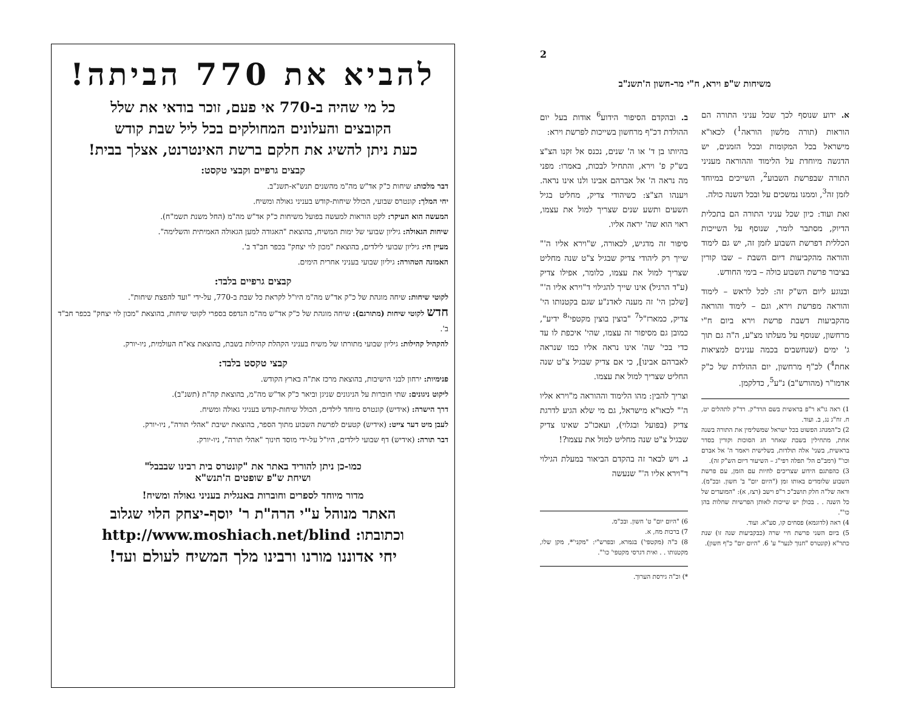2
משיחות ש"פ וירא, ח"י מר-חשון ה'תשנ"ב
א. ידוע שנוסף לכך שכל עניני התורה הם הוראות (תורה מלשון הוראה<sup>1</sup>) לכאו"א מישראל בכל המקומות ובכל הזמנים, יש הדגשה מיוחדת על הלימוד וההוראה מעניני התורה שבפרשת השבוע<sup>2</sup>, השייכים במיוחד לזמן זה<sup>3</sup>, וממנו נמשכים על ובכל השנה כולה.
זאת ועוד: כיון שכל עניני התורה הם בתכלית הדיוק, מסתבר לומר, שנוסף על השייכות הכללית דפרשת השבוע לזמן זה, יש גם לימוד והוראה מהקביעות דיום השבת – שבו קורין בציבור פרשת השבוע כולה – בימי החודש.
ובנוגע ליום הש"ק זה: לכל לראש – לימוד והוראה מפרשת וירא, וגם – לימוד והוראה מהקביעות דשבת פרשת וירא ביום ח"י מרחשון, שנוסף על מעלתו מצ"ע, ה"ה גם תוך ג' ימים (שנחשבים בכמה ענינים למציאות אחת<sup>4</sup>) לכ"ף מרחשון, יום ההולדת של כ"ק אדמו"ר (מהורש"ב) נ"ע<sup>5</sup>, כדלקמן.
1) ראה גו"א ר"פ בראשית בשם הרד"ק. רד"ק לתהלים יט, ח. זח"ג נג, ב. ועוד.
2) כ"המנהג הפשוט בכל ישראל שמשלימין את התורה בשנה אחת, מתחילין בשבת שאחר חג הסוכות וקורין בסדר בראשית, בשני' אלה תולדות, בשלישית ויאמר ה' אל אברם וכו'" (רמב"ם הל' תפלה רפי"ג – השיעור דיום הש"ק זה).
3) כהפתגם הידוע שצריכים לחיות עם הזמן, עם פרשת השבוע שלומדים באותו זמן ("היום יום" ב' חשון. ובכ"מ). וראה של"ה חלק תושב"כ ר"פ וישב (רצז, א): "המועדים של כל השנה . . בכולן יש שייכות לאותן הפרשיות שחלות בהן כו'".
4) ראה (לדוגמא) פסחים קו, סע"א. ועוד.
5) ביום השני פרשת חיי שרה (כבקביעות שנה זו) שנת כתר"א (קונטרס "חנוך לנער" ע' 6. "היום יום" כ"ף חשון).
ב. ובהקדם הסיפור הידוע<sup>6</sup> אודות בעל יום ההולדת דכ"ף מרחשון בשייכות לפרשת וירא:
בהיותו בן ד' או ה' שנים, נכנס אל זקנו הצ"צ בש"ק פ' וירא, והתחיל לבכות, באמרו: מפני מה נראה ה' אל אברהם אבינו ולנו אינו נראה. ויענהו הצ"צ: כשיהודי צדיק, מחליט בגיל תשעים ותשע שנים שצריך למול את עצמו, ראוי הוא שה' יראה אליו.
סיפור זה מדגיש, לכאורה, ש"וירא אליו ה'" שייך רק ליהודי צדיק שבגיל צ"ט שנה מחליט שצריך למול את עצמו, כלומר, אפילו צדיק (ע"ד הרגיל) אינו שייך להגילוי ד"וירא אליו ה'" [שלכן הי' זה מענה לאדנ"ע שגם בקטנותו הי' צדיק, כמארז"ל<sup>7</sup> "בוצין בוצין מקטפי'<sup>8</sup> ידיע", כמובן גם מסיפור זה עצמו, שהי' איכפת לו עד כדי בכי' שה' אינו נראה אליו כמו שנראה לאברהם אבינו], כי אם צדיק שבגיל צ"ט שנה החליט שצריך למול את עצמו.
וצריך להבין: מהו הלימוד וההוראה מ"וירא אליו ה'" לכאו"א מישראל, גם מי שלא הגיע לדרגת צדיק (בפועל ובגלוי), ועאכו"כ שאינו צדיק שבגיל צ"ט שנה מחליט למול את עצמו?!
ג. ויש לבאר זה בהקדם הביאור במעלת הגילוי ד"וירא אליו ה'" שנעשה
6) "היום יום" ט' חשון. ובכ"מ.
7) ברכות מח, א.
8) כ"ה (מקטפי') בגמרא, ובפרש"י: "מקני'*, מקן שלו, מקטנותו . . ואית דגרסי מקטפי' כו'".
*) וכ"ה גירסת הערוך.
להביא את 770 הביתה!
כל מי שהיה ב-770 אי פעם, זוכר בודאי את שלל
הקובצים והעלונים המחולקים בכל ליל שבת קודש
כעת ניתן להשיג את חלקם ברשת האינטרנט, אצלך בבית!
קבצים גרפיים וקבצי טקסט:
דבר מלכות: שיחות כ"ק אד"ש מה"מ מהשנים תנש"א-תשנ"ב.
יחי המלך: קונטרס שבועי, הכולל שיחות-קודש בעניני גאולה ומשיח.
המעשה הוא העיקר: לקט הוראות למעשה בפועל משיחות כ"ק אד"ש מה"מ (החל משנת תשמ"ח).
שיחות הגאולה: גיליון שבועי של ימות המשיח, בהוצאת "האגודה למען הגאולה האמיתית והשלימה".
מעיין חי: גיליון שבועי לילדים, בהוצאת "מכון לוי יצחק" בכפר חב"ד ב'.
האמונה הטהורה: גיליון שבועי בעניני אחרית הימים.
קבצים גרפיים בלבד:
לקוטי שיחות: שיחה מוגהת של כ"ק אד"ש מה"מ היו"ל לקראת כל שבת ב-770, על-ידי "ועד להפצת שיחות".
חדש לקוטי שיחות (מתורגם): שיחה מוגהת של כ"ק אד"ש מה"מ הנדפס בספרי לקוטי שיחות, בהוצאת "מכון לוי יצחק" בכפר חב"ד ב'.
להקהיל קהילות: גיליון שבועי מתורתו של משיח בעניני הקהלת קהילות בשבת, בהוצאת צא"ח העולמית, ניו-יורק.
קבצי טקסט בלבד:
פנימיות: ירחון לבני הישיבות, בהוצאת מרכז את"ה בארץ הקודש.
ליקוט ניגונים: שתי חוברות על הניגונים שניגן וביאר כ"ק אד"ש מה"מ, בהוצאת קה"ת (תשנ"ב).
דרך הישרה: (אידיש) קונטרס מיוחד לילדים, הכולל שיחות-קודש בעניני גאולה ומשיח.
לעבן מיט דער צייט: (אידיש) קטעים לפרשת השבוע מתוך הספר, בהוצאת ישיבת "אהלי תורה", ניו-יורק.
דבר תורה: (אידיש) דף שבועי לילדים, היו"ל על-ידי מוסד חינוך "אהלי תורה", ניו-יורק.
כמו-כן ניתן להוריד באתר את "קונטרס בית רבינו שבבבל"
ושיחת ש"פ שופטים ה'תנש"א
מדור מיוחד לספרים וחוברות באנגלית בעניני גאולה ומשיח!
האתר מנוהל ע"י הרה"ת ר' יוסף-יצחק הלוי שגלוב
וכתובתו: http://www.moshiach.net/blind
יחי אדוננו מורנו ורבינו מלך המשיח לעולם ועד!